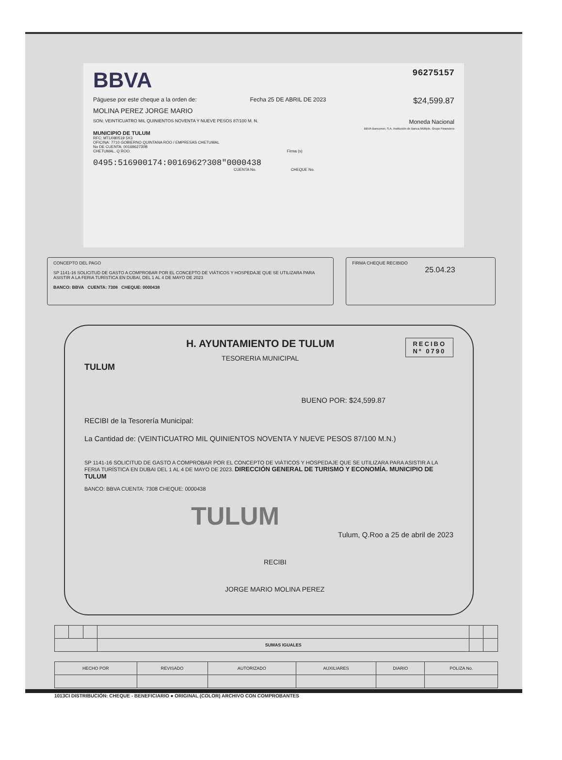BBVA
96275157
Páguese por este cheque a la orden de: Fecha 25 DE ABRIL DE 2023 $24,599.87
MOLINA PEREZ JORGE MARIO
SON: VEINTICUATRO MIL QUINIENTOS NOVENTA Y NUEVE PESOS 87/100 M. N. Moneda Nacional
BBVA Bancomer, S.A. Institución de Banca Múltiple, Grupo Financiero
MUNICIPIO DE TULUM
RFC: MTU080519 5X3
OFICINA: 7710 GOBIERNO QUINTANA ROO / EMPRESAS CHETUMAL
No DE CUENTA: 0016962730B
CHETUMAL, Q ROO. Firma (s)
0495:516900174:0016962?308"0000438
CUENTA No. CHEQUE No.
CONCEPTO DEL PAGO
SP 1141-16 SOLICITUD DE GASTO A COMPROBAR POR EL CONCEPTO DE VIÁTICOS Y HOSPEDAJE QUE SE UTILIZARA PARA ASISTIR A LA FERIA TURÍSTICA EN DUBAI, DEL 1 AL 4 DE MAYO DE 2023
BANCO: BBVA CUENTA: 7308 CHEQUE: 0000438
FIRMA CHEQUE RECIBIDO
25.04.23
RECIBO
Nº 0790
TULUM
H. AYUNTAMIENTO DE TULUM
TESORERIA MUNICIPAL
BUENO POR: $24,599.87
RECIBI de la Tesorería Municipal:
La Cantidad de: (VEINTICUATRO MIL QUINIENTOS NOVENTA Y NUEVE PESOS 87/100 M.N.)
SP 1141-16 SOLICITUD DE GASTO A COMPROBAR POR EL CONCEPTO DE VIÁTICOS Y HOSPEDAJE QUE SE UTILIZARA PARA ASISTIR A LA FERIA TURÍSTICA EN DUBAI DEL 1 AL 4 DE MAYO DE 2023. DIRECCIÓN GENERAL DE TURISMO Y ECONOMÍA. MUNICIPIO DE TULUM
BANCO: BBVA CUENTA: 7308 CHEQUE: 0000438
TULUM
Tulum, Q.Roo a 25 de abril de 2023
RECIBI
JORGE MARIO MOLINA PEREZ
| | | | SUMAS IGUALES | | |
| HECHO POR | REVISADO | AUTORIZADO | AUXILIARES | DIARIO | POLIZA No. |
1013CI DISTRIBUCIÓN: CHEQUE - BENEFICIARIO ● ORIGINAL (COLOR) ARCHIVO CON COMPROBANTES